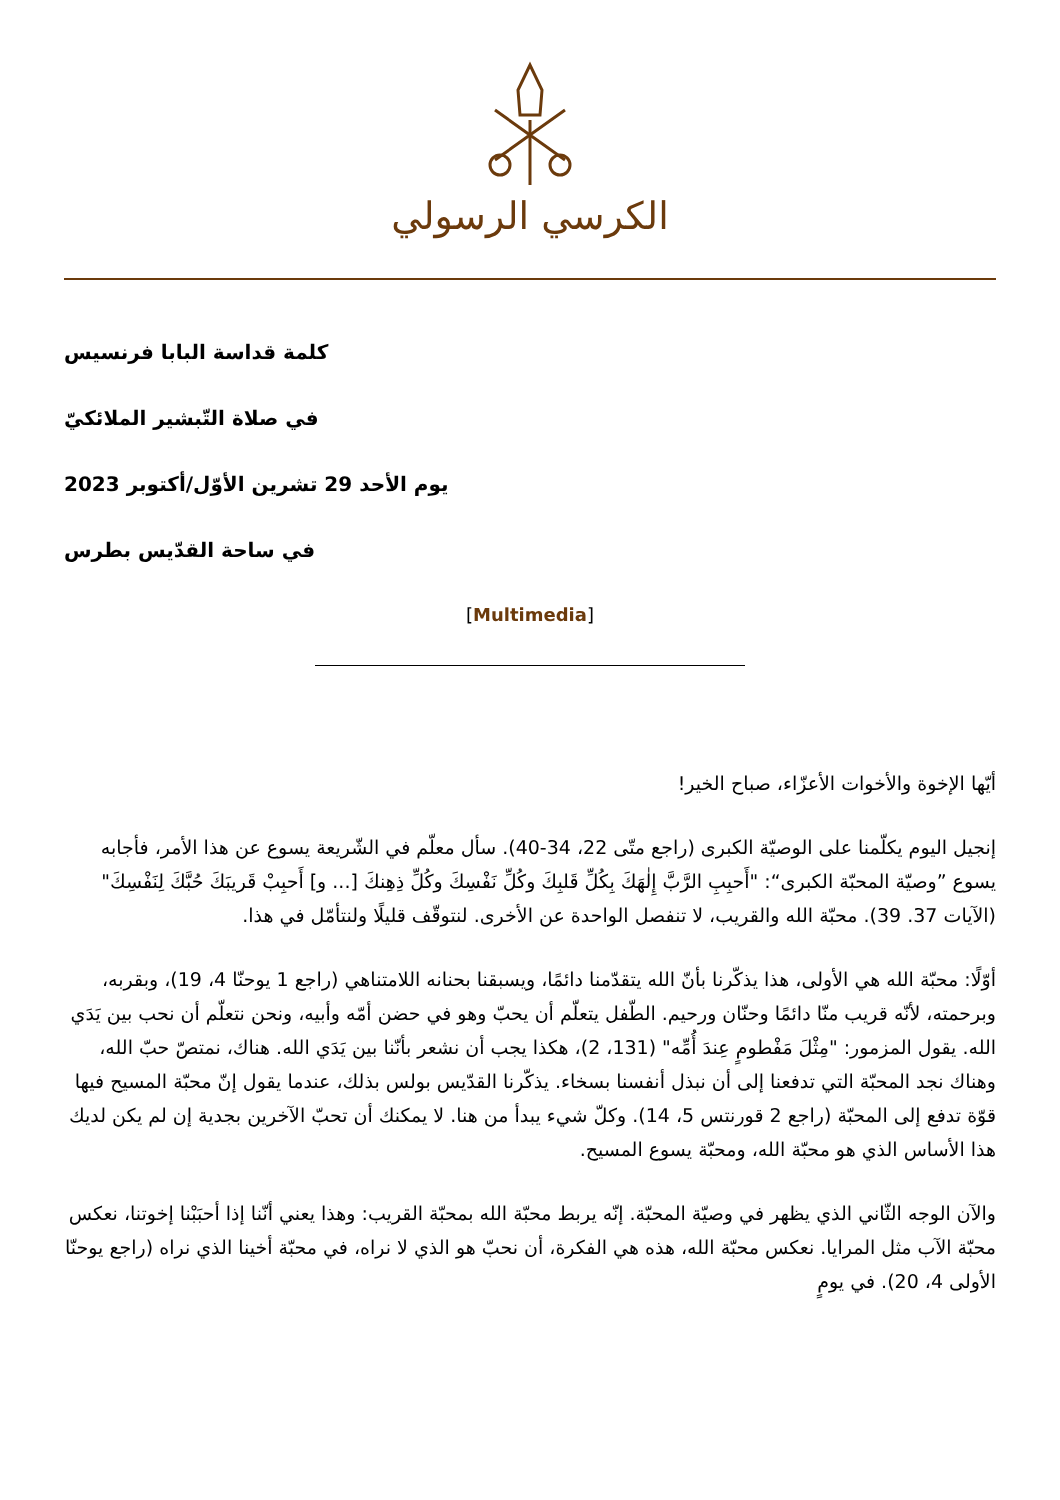الكرسي الرسولي
كلمة قداسة البابا فرنسيس
في صلاة التّبشير الملائكيّ
يوم الأحد 29 تشرين الأوّل/أكتوبر 2023
في ساحة القدّيس بطرس
[Multimedia]
أيّها الإخوة والأخوات الأعزّاء، صباح الخير!
إنجيل اليوم يكلّمنا على الوصيّة الكبرى (راجع متّى 22، 34-40). سأل معلّم في الشّريعة يسوع عن هذا الأمر، فأجابه يسوع ”وصيّة المحبّة الكبرى“: "أَحبِبِ الرَّبَّ إِلٰهَكَ بِكُلِّ قَلبِكَ وكُلِّ نَفْسِكَ وكُلِّ ذِهِنكَ [... و] أَحبِبْ قَريبَكَ حُبَّكَ لِنَفْسِكَ" (الآيات 37. 39). محبّة الله والقريب، لا تنفصل الواحدة عن الأخرى. لنتوقّف قليلًا ولنتأمّل في هذا.
أوّلًا: محبّة الله هي الأولى، هذا يذكّرنا بأنّ الله يتقدّمنا دائمًا، ويسبقنا بحنانه اللامتناهي (راجع 1 يوحنّا 4، 19)، وبقربه، وبرحمته، لأنّه قريب منّا دائمًا وحنّان ورحيم. الطّفل يتعلّم أن يحبّ وهو في حضن أمّه وأبيه، ونحن نتعلّم أن نحب بين يَدَي الله. يقول المزمور: "مِثْلَ مَفْطومٍ عِندَ أُمِّه" (131، 2)، هكذا يجب أن نشعر بأنّنا بين يَدَي الله. هناك، نمتصّ حبّ الله، وهناك نجد المحبّة التي تدفعنا إلى أن نبذل أنفسنا بسخاء. يذكّرنا القدّيس بولس بذلك، عندما يقول إنّ محبّة المسيح فيها قوّة تدفع إلى المحبّة (راجع 2 قورنتس 5، 14). وكلّ شيء يبدأ من هنا. لا يمكنك أن تحبّ الآخرين بجدية إن لم يكن لديك هذا الأساس الذي هو محبّة الله، ومحبّة يسوع المسيح.
والآن الوجه الثّاني الذي يظهر في وصيّة المحبّة. إنّه يربط محبّة الله بمحبّة القريب: وهذا يعني أنّنا إذا أحبَبْنا إخوتنا، نعكس محبّة الآب مثل المرايا. نعكس محبّة الله، هذه هي الفكرة، أن نحبّ هو الذي لا نراه، في محبّة أخينا الذي نراه (راجع يوحنّا الأولى 4، 20). في يومٍ